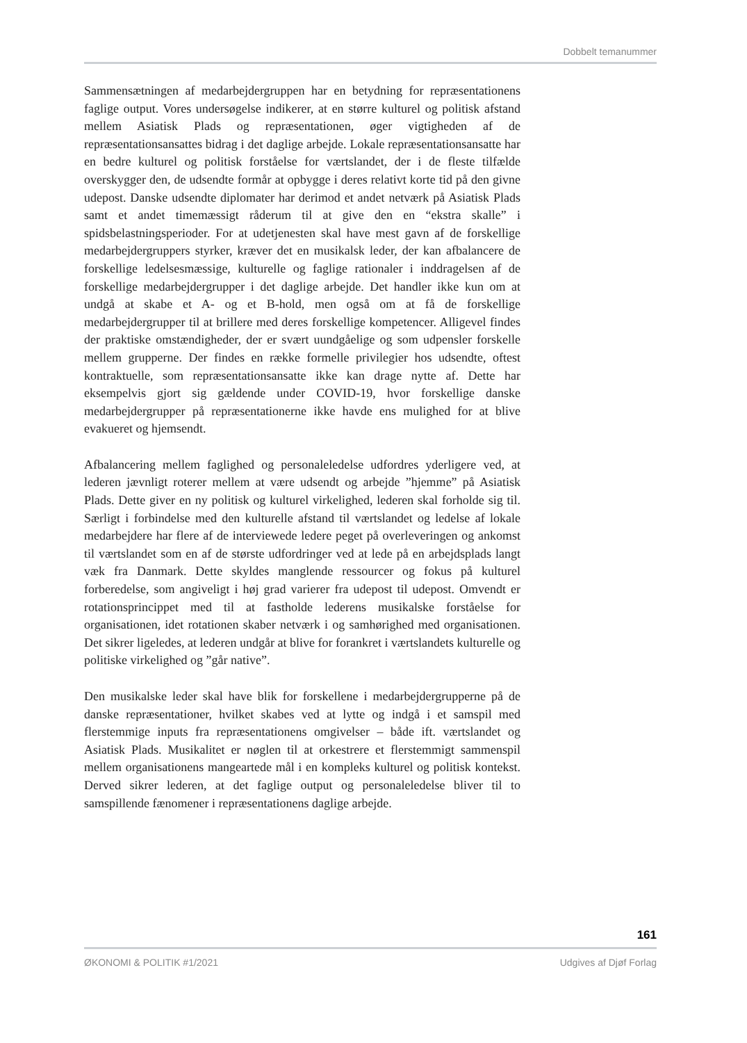Dobbelt temanummer
Sammensætningen af medarbejdergruppen har en betydning for repræsentationens faglige output. Vores undersøgelse indikerer, at en større kulturel og politisk afstand mellem Asiatisk Plads og repræsentationen, øger vigtigheden af de repræsentationsansattes bidrag i det daglige arbejde. Lokale repræsentationsansatte har en bedre kulturel og politisk forståelse for værtslandet, der i de fleste tilfælde overskygger den, de udsendte formår at opbygge i deres relativt korte tid på den givne udepost. Danske udsendte diplomater har derimod et andet netværk på Asiatisk Plads samt et andet timemæssigt råderum til at give den en “ekstra skalle” i spidsbelastningsperioder. For at udetjenesten skal have mest gavn af de forskellige medarbejdergruppers styrker, kræver det en musikalsk leder, der kan afbalancere de forskellige ledelsesmæssige, kulturelle og faglige rationaler i inddragelsen af de forskellige medarbejdergrupper i det daglige arbejde. Det handler ikke kun om at undgå at skabe et A- og et B-hold, men også om at få de forskellige medarbejdergrupper til at brillere med deres forskellige kompetencer. Alligevel findes der praktiske omstændigheder, der er svært uundgåelige og som udpensler forskelle mellem grupperne. Der findes en række formelle privilegier hos udsendte, oftest kontraktuelle, som repræsentationsansatte ikke kan drage nytte af. Dette har eksempelvis gjort sig gældende under COVID-19, hvor forskellige danske medarbejdergrupper på repræsentationerne ikke havde ens mulighed for at blive evakueret og hjemsendt.
Afbalancering mellem faglighed og personaleledelse udfordres yderligere ved, at lederen jævnligt roterer mellem at være udsendt og arbejde ”hjemme” på Asiatisk Plads. Dette giver en ny politisk og kulturel virkelighed, lederen skal forholde sig til. Særligt i forbindelse med den kulturelle afstand til værtslandet og ledelse af lokale medarbejdere har flere af de interviewede ledere peget på overleveringen og ankomst til værtslandet som en af de største udfordringer ved at lede på en arbejdsplads langt væk fra Danmark. Dette skyldes manglende ressourcer og fokus på kulturel forberedelse, som angiveligt i høj grad varierer fra udepost til udepost. Omvendt er rotationsprincippet med til at fastholde lederens musikalske forståelse for organisationen, idet rotationen skaber netværk i og samhørighed med organisationen. Det sikrer ligeledes, at lederen undgår at blive for forankret i værtslandets kulturelle og politiske virkelighed og ”går native”.
Den musikalske leder skal have blik for forskellene i medarbejdergrupperne på de danske repræsentationer, hvilket skabes ved at lytte og indgå i et samspil med flerstemmige inputs fra repræsentationens omgivelser – både ift. værtslandet og Asiatisk Plads. Musikalitet er nøglen til at orkestrere et flerstemmigt sammenspil mellem organisationens mangeartede mål i en kompleks kulturel og politisk kontekst. Derved sikrer lederen, at det faglige output og personaleledelse bliver til to samspillende fænomener i repræsentationens daglige arbejde.
161
ØKONOMI & POLITIK #1/2021 Udgives af Djøf Forlag